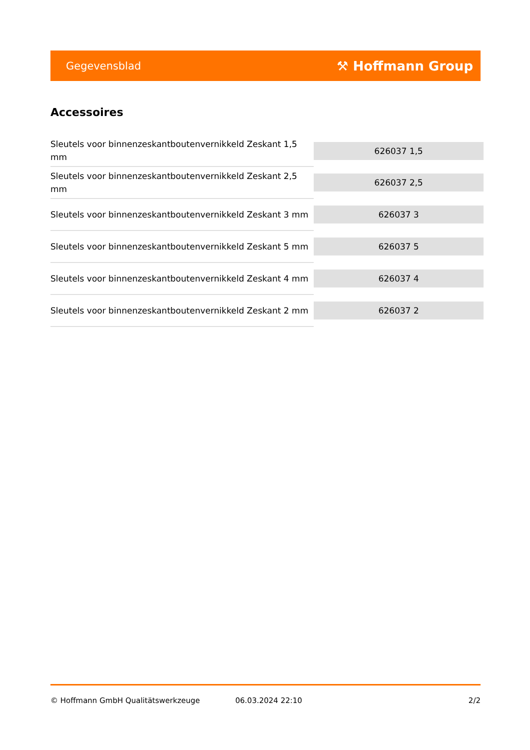Gegevensblad ⚒ Hoffmann Group
Accessoires
| Sleutels voor binnenzeskantboutenvernikkeld Zeskant 1,5 mm | 626037 1,5 |
| Sleutels voor binnenzeskantboutenvernikkeld Zeskant 2,5 mm | 626037 2,5 |
| Sleutels voor binnenzeskantboutenvernikkeld Zeskant 3 mm | 626037 3 |
| Sleutels voor binnenzeskantboutenvernikkeld Zeskant 5 mm | 626037 5 |
| Sleutels voor binnenzeskantboutenvernikkeld Zeskant 4 mm | 626037 4 |
| Sleutels voor binnenzeskantboutenvernikkeld Zeskant 2 mm | 626037 2 |
© Hoffmann GmbH Qualitätswerkzeuge 06.03.2024 22:10 2/2